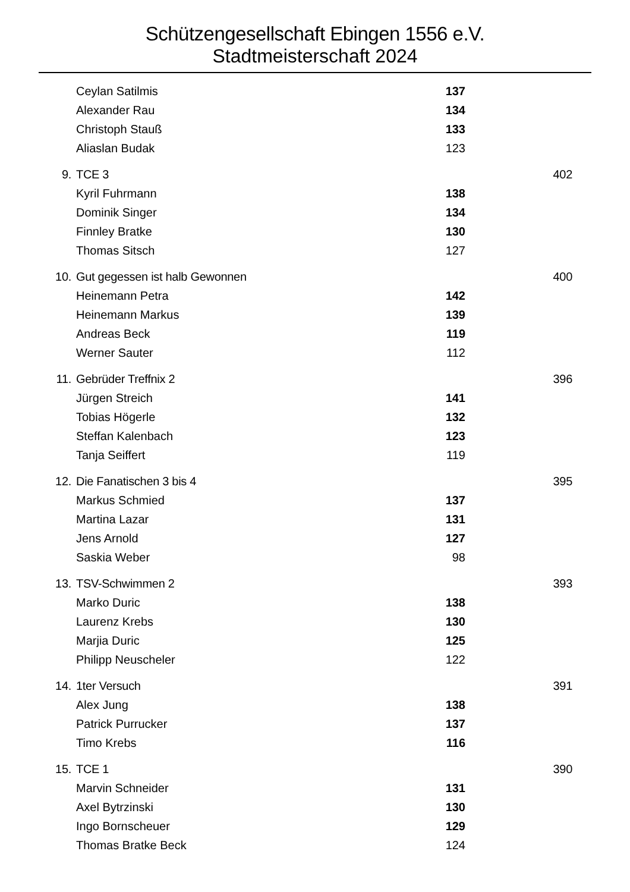Schützengesellschaft Ebingen 1556 e.V.
Stadtmeisterschaft 2024
| | Ceylan Satilmis | 137 | |
| | Alexander Rau | 134 | |
| | Christoph Stauß | 133 | |
| | Aliaslan Budak | 123 | |
| 9. | TCE 3 | | 402 |
| | Kyril Fuhrmann | 138 | |
| | Dominik Singer | 134 | |
| | Finnley Bratke | 130 | |
| | Thomas Sitsch | 127 | |
| 10. | Gut gegessen ist halb Gewonnen | | 400 |
| | Heinemann Petra | 142 | |
| | Heinemann Markus | 139 | |
| | Andreas Beck | 119 | |
| | Werner Sauter | 112 | |
| 11. | Gebrüder Treffnix 2 | | 396 |
| | Jürgen Streich | 141 | |
| | Tobias Högerle | 132 | |
| | Steffan Kalenbach | 123 | |
| | Tanja Seiffert | 119 | |
| 12. | Die Fanatischen 3 bis 4 | | 395 |
| | Markus Schmied | 137 | |
| | Martina Lazar | 131 | |
| | Jens Arnold | 127 | |
| | Saskia Weber | 98 | |
| 13. | TSV-Schwimmen 2 | | 393 |
| | Marko Duric | 138 | |
| | Laurenz Krebs | 130 | |
| | Marjia Duric | 125 | |
| | Philipp Neuscheler | 122 | |
| 14. | 1ter Versuch | | 391 |
| | Alex Jung | 138 | |
| | Patrick Purrucker | 137 | |
| | Timo Krebs | 116 | |
| 15. | TCE 1 | | 390 |
| | Marvin Schneider | 131 | |
| | Axel Bytrzinski | 130 | |
| | Ingo Bornscheuer | 129 | |
| | Thomas Bratke Beck | 124 | |